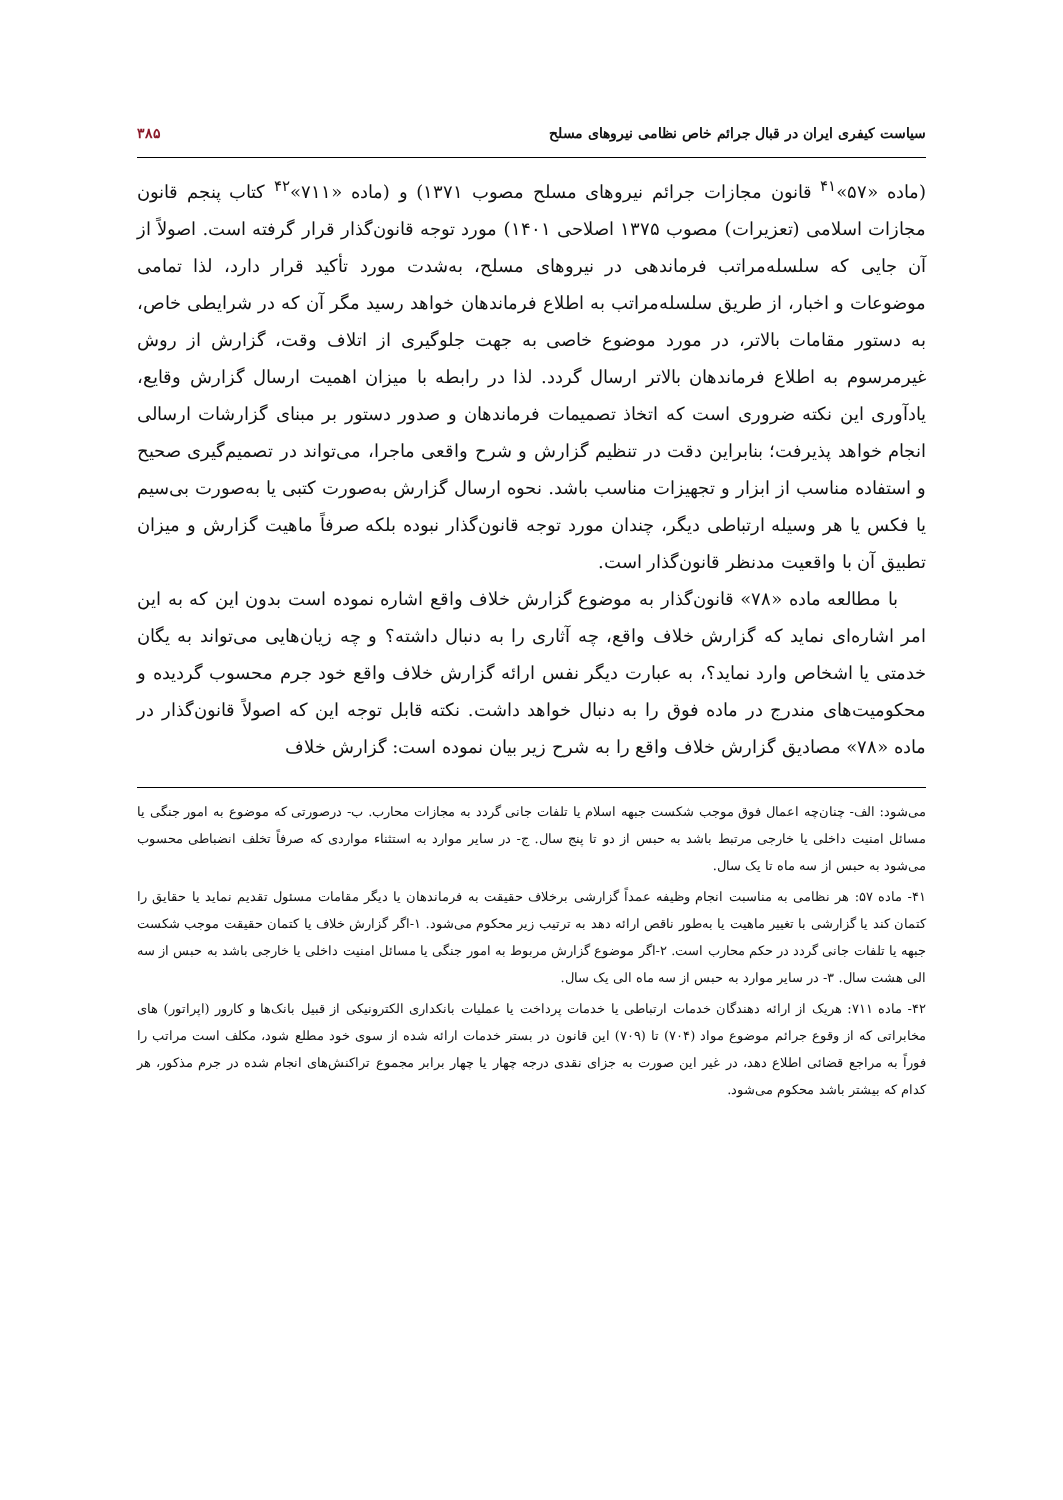سیاست کیفری ایران در قبال جرائم خاص نظامی نیروهای مسلح ۳۸۵
(ماده «۵۷»<sup>۴۱</sup> قانون مجازات جرائم نیروهای مسلح مصوب ۱۳۷۱) و (ماده «۷۱۱»<sup>۴۲</sup> کتاب پنجم قانون مجازات اسلامی (تعزیرات) مصوب ۱۳۷۵ اصلاحی ۱۴۰۱) مورد توجه قانون‌گذار قرار گرفته است. اصولاً از آن جایی که سلسله‌مراتب فرماندهی در نیروهای مسلح، به‌شدت مورد تأکید قرار دارد، لذا تمامی موضوعات و اخبار، از طریق سلسله‌مراتب به اطلاع فرماندهان خواهد رسید مگر آن که در شرایطی خاص، به دستور مقامات بالاتر، در مورد موضوع خاصی به جهت جلوگیری از اتلاف وقت، گزارش از روش غیرمرسوم به اطلاع فرماندهان بالاتر ارسال گردد. لذا در رابطه با میزان اهمیت ارسال گزارش وقایع، یادآوری این نکته ضروری است که اتخاذ تصمیمات فرماندهان و صدور دستور بر مبنای گزارشات ارسالی انجام خواهد پذیرفت؛ بنابراین دقت در تنظیم گزارش و شرح واقعی ماجرا، می‌تواند در تصمیم‌گیری صحیح و استفاده مناسب از ابزار و تجهیزات مناسب باشد. نحوه ارسال گزارش به‌صورت کتبی یا به‌صورت بی‌سیم یا فکس یا هر وسیله ارتباطی دیگر، چندان مورد توجه قانون‌گذار نبوده بلکه صرفاً ماهیت گزارش و میزان تطبیق آن با واقعیت مدنظر قانون‌گذار است.
با مطالعه ماده «۷۸» قانون‌گذار به موضوع گزارش خلاف واقع اشاره نموده است بدون این که به این امر اشاره‌ای نماید که گزارش خلاف واقع، چه آثاری را به دنبال داشته؟ و چه زیان‌هایی می‌تواند به یگان خدمتی یا اشخاص وارد نماید؟، به عبارت دیگر نفس ارائه گزارش خلاف واقع خود جرم محسوب گردیده و محکومیت‌های مندرج در ماده فوق را به دنبال خواهد داشت. نکته قابل توجه این که اصولاً قانون‌گذار در ماده «۷۸» مصادیق گزارش خلاف واقع را به شرح زیر بیان نموده است: گزارش خلاف
می‌شود: الف- چنان‌چه اعمال فوق موجب شکست جبهه اسلام یا تلفات جانی گردد به مجازات محارب. ب- درصورتی که موضوع به امور جنگی یا مسائل امنیت داخلی یا خارجی مرتبط باشد به حبس از دو تا پنج سال. ج- در سایر موارد به استثناء مواردی که صرفاً تخلف انضباطی محسوب می‌شود به حبس از سه ماه تا یک سال.
۴۱- ماده ۵۷: هر نظامی به مناسبت انجام وظیفه عمداً گزارشی برخلاف حقیقت به فرماندهان یا دیگر مقامات مسئول تقدیم نماید یا حقایق را کتمان کند یا گزارشی با تغییر ماهیت یا به‌طور ناقص ارائه دهد به ترتیب زیر محکوم می‌شود. ۱-اگر گزارش خلاف یا کتمان حقیقت موجب شکست جبهه یا تلفات جانی گردد در حکم محارب است. ۲-اگر موضوع گزارش مربوط به امور جنگی یا مسائل امنیت داخلی یا خارجی باشد به حبس از سه الی هشت سال. ۳- در سایر موارد به حبس از سه ماه الی یک سال.
۴۲- ماده ۷۱۱: هریک از ارائه دهندگان خدمات ارتباطی یا خدمات پرداخت یا عملیات بانکداری الکترونیکی از قبیل بانک‌ها و کارور (اپراتور) های مخابراتی که از وقوع جرائم موضوع مواد (۷۰۴) تا (۷۰۹) این قانون در بستر خدمات ارائه شده از سوی خود مطلع شود، مکلف است مراتب را فوراً به مراجع قضائی اطلاع دهد، در غیر این صورت به جزای نقدی درجه چهار یا چهار برابر مجموع تراکنش‌های انجام شده در جرم مذکور، هر کدام که بیشتر باشد محکوم می‌شود.